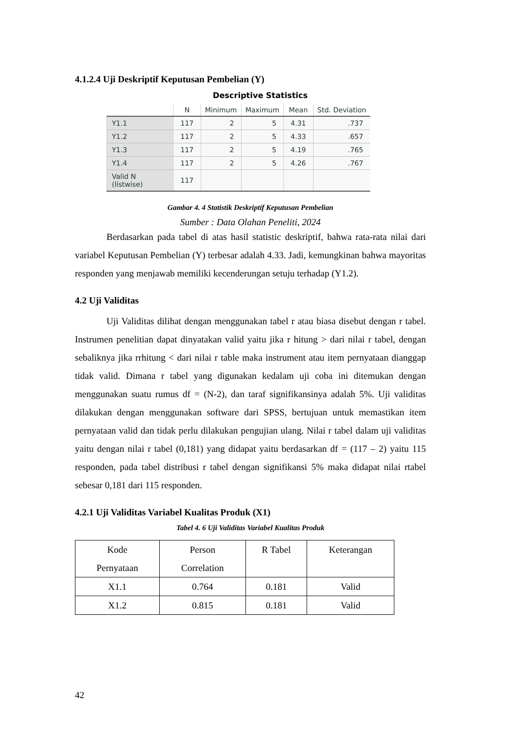4.1.2.4 Uji Deskriptif Keputusan Pembelian (Y)
Descriptive Statistics
| | N | Minimum | Maximum | Mean | Std. Deviation |
| --- | --- | --- | --- | --- | --- |
| Y1.1 | 117 | 2 | 5 | 4.31 | .737 |
| Y1.2 | 117 | 2 | 5 | 4.33 | .657 |
| Y1.3 | 117 | 2 | 5 | 4.19 | .765 |
| Y1.4 | 117 | 2 | 5 | 4.26 | .767 |
| Valid N (listwise) | 117 | | | | |
Gambar 4. 4 Statistik Deskriptif Keputusan Pembelian
Sumber : Data Olahan Peneliti, 2024
Berdasarkan pada tabel di atas hasil statistic deskriptif, bahwa rata-rata nilai dari variabel Keputusan Pembelian (Y) terbesar adalah 4.33. Jadi, kemungkinan bahwa mayoritas responden yang menjawab memiliki kecenderungan setuju terhadap (Y1.2).
4.2 Uji Validitas
Uji Validitas dilihat dengan menggunakan tabel r atau biasa disebut dengan r tabel. Instrumen penelitian dapat dinyatakan valid yaitu jika r hitung > dari nilai r tabel, dengan sebaliknya jika rrhitung < dari nilai r table maka instrument atau item pernyataan dianggap tidak valid. Dimana r tabel yang digunakan kedalam uji coba ini ditemukan dengan menggunakan suatu rumus df = (N-2), dan taraf signifikansinya adalah 5%. Uji validitas dilakukan dengan menggunakan software dari SPSS, bertujuan untuk memastikan item pernyataan valid dan tidak perlu dilakukan pengujian ulang. Nilai r tabel dalam uji validitas yaitu dengan nilai r tabel (0,181) yang didapat yaitu berdasarkan df = (117 – 2) yaitu 115 responden, pada tabel distribusi r tabel dengan signifikansi 5% maka didapat nilai rtabel sebesar 0,181 dari 115 responden.
4.2.1 Uji Validitas Variabel Kualitas Produk (X1)
Tabel 4. 6 Uji Validitas Variabel Kualitas Produk
| Kode Pernyataan | Person Correlation | R Tabel | Keterangan |
| --- | --- | --- | --- |
| X1.1 | 0.764 | 0.181 | Valid |
| X1.2 | 0.815 | 0.181 | Valid |
42